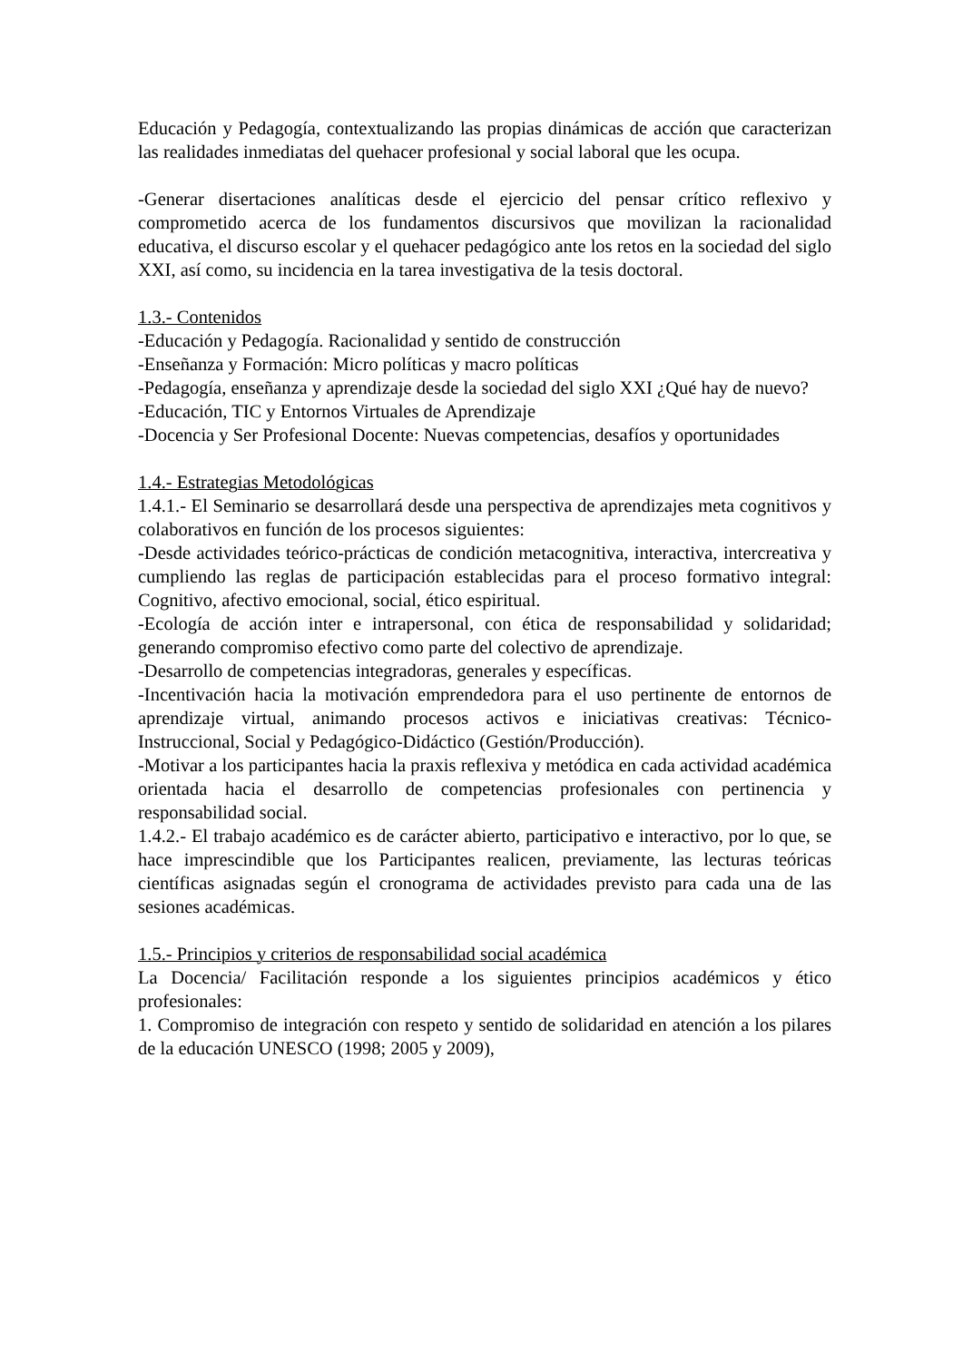Educación y Pedagogía, contextualizando las propias dinámicas de acción que caracterizan las realidades inmediatas del quehacer profesional y social laboral que les ocupa.
-Generar disertaciones analíticas desde el ejercicio del pensar crítico reflexivo y comprometido acerca de los fundamentos discursivos que movilizan la racionalidad educativa, el discurso escolar y el quehacer pedagógico ante los retos en la sociedad del siglo XXI, así como, su incidencia en la tarea investigativa de la tesis doctoral.
1.3.- Contenidos
-Educación y Pedagogía. Racionalidad y sentido de construcción
-Enseñanza y Formación: Micro políticas y macro políticas
-Pedagogía, enseñanza y aprendizaje desde la sociedad del siglo XXI ¿Qué hay de nuevo?
-Educación, TIC y Entornos Virtuales de Aprendizaje
-Docencia y Ser Profesional Docente: Nuevas competencias, desafíos y oportunidades
1.4.- Estrategias Metodológicas
1.4.1.- El Seminario se desarrollará desde una perspectiva de aprendizajes meta cognitivos y colaborativos en función de los procesos siguientes:
-Desde actividades teórico-prácticas de condición metacognitiva, interactiva, intercreativa y cumpliendo las reglas de participación establecidas para el proceso formativo integral: Cognitivo, afectivo emocional, social, ético espiritual.
-Ecología de acción inter e intrapersonal, con ética de responsabilidad y solidaridad; generando compromiso efectivo como parte del colectivo de aprendizaje.
-Desarrollo de competencias integradoras, generales y específicas.
-Incentivación hacia la motivación emprendedora para el uso pertinente de entornos de aprendizaje virtual, animando procesos activos e iniciativas creativas: Técnico- Instruccional, Social y Pedagógico-Didáctico (Gestión/Producción).
-Motivar a los participantes hacia la praxis reflexiva y metódica en cada actividad académica orientada hacia el desarrollo de competencias profesionales con pertinencia y responsabilidad social.
1.4.2.- El trabajo académico es de carácter abierto, participativo e interactivo, por lo que, se hace imprescindible que los Participantes realicen, previamente, las lecturas teóricas científicas asignadas según el cronograma de actividades previsto para cada una de las sesiones académicas.
1.5.- Principios y criterios de responsabilidad social académica
La Docencia/ Facilitación responde a los siguientes principios académicos y ético profesionales:
1. Compromiso de integración con respeto y sentido de solidaridad en atención a los pilares de la educación UNESCO (1998; 2005 y 2009),